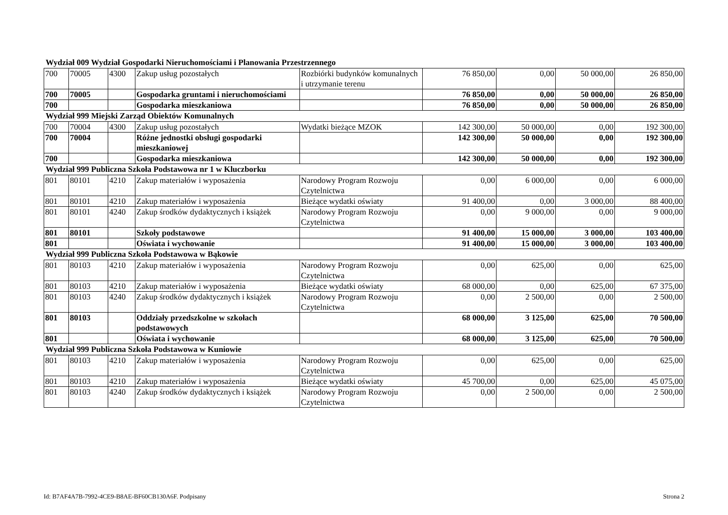Wydział 009 Wydział Gospodarki Nieruchomościami i Planowania Przestrzennego
| 700 | 70005 | 4300 | Zakup usług pozostałych | Rozbiórki budynków komunalnych i utrzymanie terenu | 76 850,00 | 0,00 | 50 000,00 | 26 850,00 |
| 700 | 70005 | | Gospodarka gruntami i nieruchomościami | | 76 850,00 | 0,00 | 50 000,00 | 26 850,00 |
| 700 | | | Gospodarka mieszkaniowa | | 76 850,00 | 0,00 | 50 000,00 | 26 850,00 |
Wydział 999 Miejski Zarząd Obiektów Komunalnych
| 700 | 70004 | 4300 | Zakup usług pozostałych | Wydatki bieżące MZOK | 142 300,00 | 50 000,00 | 0,00 | 192 300,00 |
| 700 | 70004 | | Różne jednostki obsługi gospodarki mieszkaniowej | | 142 300,00 | 50 000,00 | 0,00 | 192 300,00 |
| 700 | | | Gospodarka mieszkaniowa | | 142 300,00 | 50 000,00 | 0,00 | 192 300,00 |
Wydział 999 Publiczna Szkoła Podstawowa nr 1 w Kluczborku
| 801 | 80101 | 4210 | Zakup materiałów i wyposażenia | Narodowy Program Rozwoju Czytelnictwa | 0,00 | 6 000,00 | 0,00 | 6 000,00 |
| 801 | 80101 | 4210 | Zakup materiałów i wyposażenia | Bieżące wydatki oświaty | 91 400,00 | 0,00 | 3 000,00 | 88 400,00 |
| 801 | 80101 | 4240 | Zakup środków dydaktycznych i książek | Narodowy Program Rozwoju Czytelnictwa | 0,00 | 9 000,00 | 0,00 | 9 000,00 |
| 801 | 80101 | | Szkoły podstawowe | | 91 400,00 | 15 000,00 | 3 000,00 | 103 400,00 |
| 801 | | | Oświata i wychowanie | | 91 400,00 | 15 000,00 | 3 000,00 | 103 400,00 |
Wydział 999 Publiczna Szkoła Podstawowa w Bąkowie
| 801 | 80103 | 4210 | Zakup materiałów i wyposażenia | Narodowy Program Rozwoju Czytelnictwa | 0,00 | 625,00 | 0,00 | 625,00 |
| 801 | 80103 | 4210 | Zakup materiałów i wyposażenia | Bieżące wydatki oświaty | 68 000,00 | 0,00 | 625,00 | 67 375,00 |
| 801 | 80103 | 4240 | Zakup środków dydaktycznych i książek | Narodowy Program Rozwoju Czytelnictwa | 0,00 | 2 500,00 | 0,00 | 2 500,00 |
| 801 | 80103 | | Oddziały przedszkolne w szkołach podstawowych | | 68 000,00 | 3 125,00 | 625,00 | 70 500,00 |
| 801 | | | Oświata i wychowanie | | 68 000,00 | 3 125,00 | 625,00 | 70 500,00 |
Wydział 999 Publiczna Szkoła Podstawowa w Kuniowie
| 801 | 80103 | 4210 | Zakup materiałów i wyposażenia | Narodowy Program Rozwoju Czytelnictwa | 0,00 | 625,00 | 0,00 | 625,00 |
| 801 | 80103 | 4210 | Zakup materiałów i wyposażenia | Bieżące wydatki oświaty | 45 700,00 | 0,00 | 625,00 | 45 075,00 |
| 801 | 80103 | 4240 | Zakup środków dydaktycznych i książek | Narodowy Program Rozwoju Czytelnictwa | 0,00 | 2 500,00 | 0,00 | 2 500,00 |
Id: B7AF4A7B-7992-4CE9-B8AE-BF60CB130A6F. Podpisany Strona 2